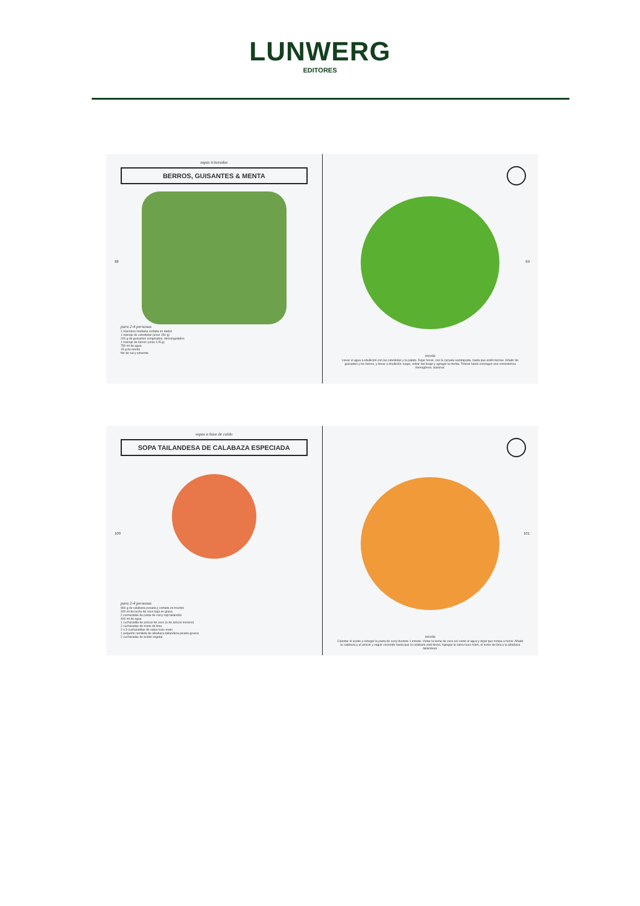LUNWERG
EDITORES
sopas trituradas
BERROS, GUISANTES & MENTA
68
para 2-4 personas
1 manzana mediana cortada en dados
1 manojo de cebolletas (unos 150 g)
200 g de guisantes congelados, descongelados
1 manojo de berros (unos 125 g)
750 ml de agua
15 g de menta
flor de sal y pimienta
69
receta
Llevar el agua a ebullición con las cebolletas y la patata. Dejar hervir, con la cazuela semitapada, hasta que estén tiernas. Añadir los guisantes y los berros, y llevar a ebullición; luego, retirar del fuego y agregar la menta. Triturar hasta conseguir una consistencia homogénea. Sazonar.
sopas a base de caldo
SOPA TAILANDESA DE CALABAZA ESPECIADA
100
para 2-4 personas
900 g de calabaza pesada y cortada en trocitos
400 ml de leche de coco baja en grasa
2 cucharadas de pasta de curry rojo tailandés
400 ml de agua
1 cucharadita de azúcar de coco (o de azúcar moreno)
2 cucharadas de zumo de lima
2 o 3 cucharaditas de salsa nuoc-mam
1 pequeño ramillete de albahaca tailandesa picada gruesa
2 cucharadas de aceite vegetal
101
receta
Calentar el aceite y rehogar la pasta de curry durante 1 minuto. Verter la leche de coco así como el agua y dejar que rompa a hervir. Añadir la calabaza y el azúcar y seguir cociendo hasta que la calabaza esté tierna. Agregar la salsa nuoc-mam, el zumo de lima y la albahaca tailandesa.